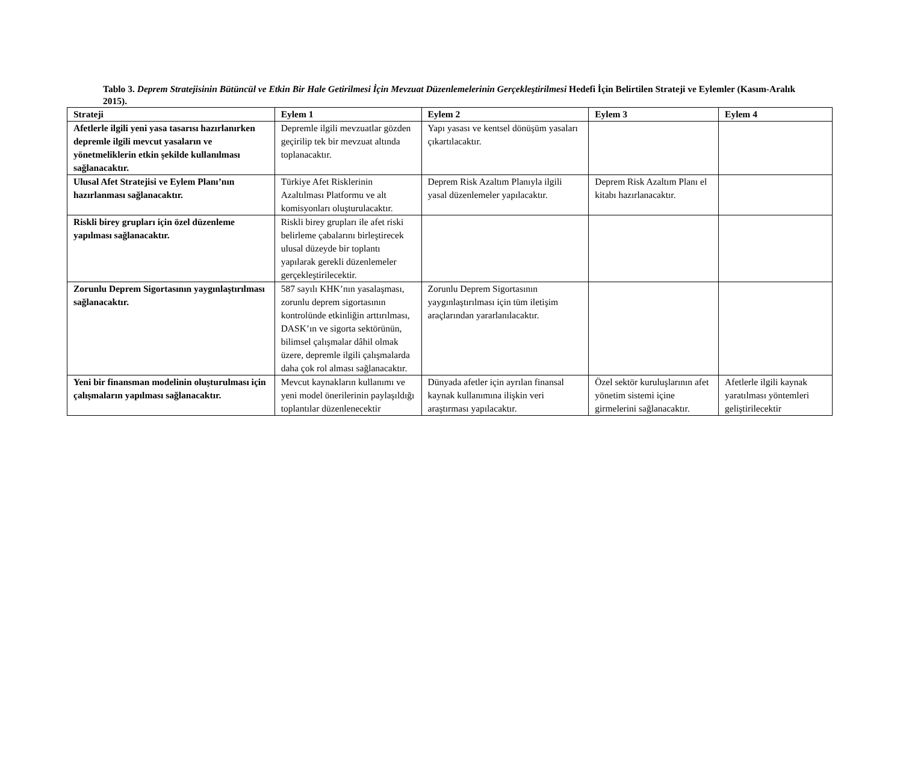Tablo 3. Deprem Stratejisinin Bütüncül ve Etkin Bir Hale Getirilmesi İçin Mevzuat Düzenlemelerinin Gerçekleştirilmesi Hedefi İçin Belirtilen Strateji ve Eylemler (Kasım-Aralık 2015).
| Strateji | Eylem 1 | Eylem 2 | Eylem 3 | Eylem 4 |
| --- | --- | --- | --- | --- |
| Afetlerle ilgili yeni yasa tasarısı hazırlanırken depremle ilgili mevcut yasaların ve yönetmeliklerin etkin şekilde kullanılması sağlanacaktır. | Depremle ilgili mevzuatlar gözden geçirilip tek bir mevzuat altında toplanacaktır. | Yapı yasası ve kentsel dönüşüm yasaları çıkartılacaktır. | | |
| Ulusal Afet Stratejisi ve Eylem Planı’nın hazırlanması sağlanacaktır. | Türkiye Afet Risklerinin Azaltılması Platformu ve alt komisyonları oluşturulacaktır. | Deprem Risk Azaltım Planıyla ilgili yasal düzenlemeler yapılacaktır. | Deprem Risk Azaltım Planı el kitabı hazırlanacaktır. | |
| Riskli birey grupları için özel düzenleme yapılması sağlanacaktır. | Riskli birey grupları ile afet riski belirleme çabalarını birleştirecek ulusal düzeyde bir toplantı yapılarak gerekli düzenlemeler gerçekleştirilecektir. | | | |
| Zorunlu Deprem Sigortasının yaygınlaştırılması sağlanacaktır. | 587 sayılı KHK’nın yasalaşması, zorunlu deprem sigortasının kontrolünde etkinliğin arttırılması, DASK’ın ve sigorta sektörünün, bilimsel çalışmalar dâhil olmak üzere, depremle ilgili çalışmalarda daha çok rol alması sağlanacaktır. | Zorunlu Deprem Sigortasının yaygınlaştırılması için tüm iletişim araçlarından yararlanılacaktır. | | |
| Yeni bir finansman modelinin oluşturulması için çalışmaların yapılması sağlanacaktır. | Mevcut kaynakların kullanımı ve yeni model önerilerinin paylaşıldığı toplantılar düzenlenecektir | Dünyada afetler için ayrılan finansal kaynak kullanımına ilişkin veri araştırması yapılacaktır. | Özel sektör kuruluşlarının afet yönetim sistemi içine girmelerini sağlanacaktır. | Afetlerle ilgili kaynak yaratılması yöntemleri geliştirilecektir |